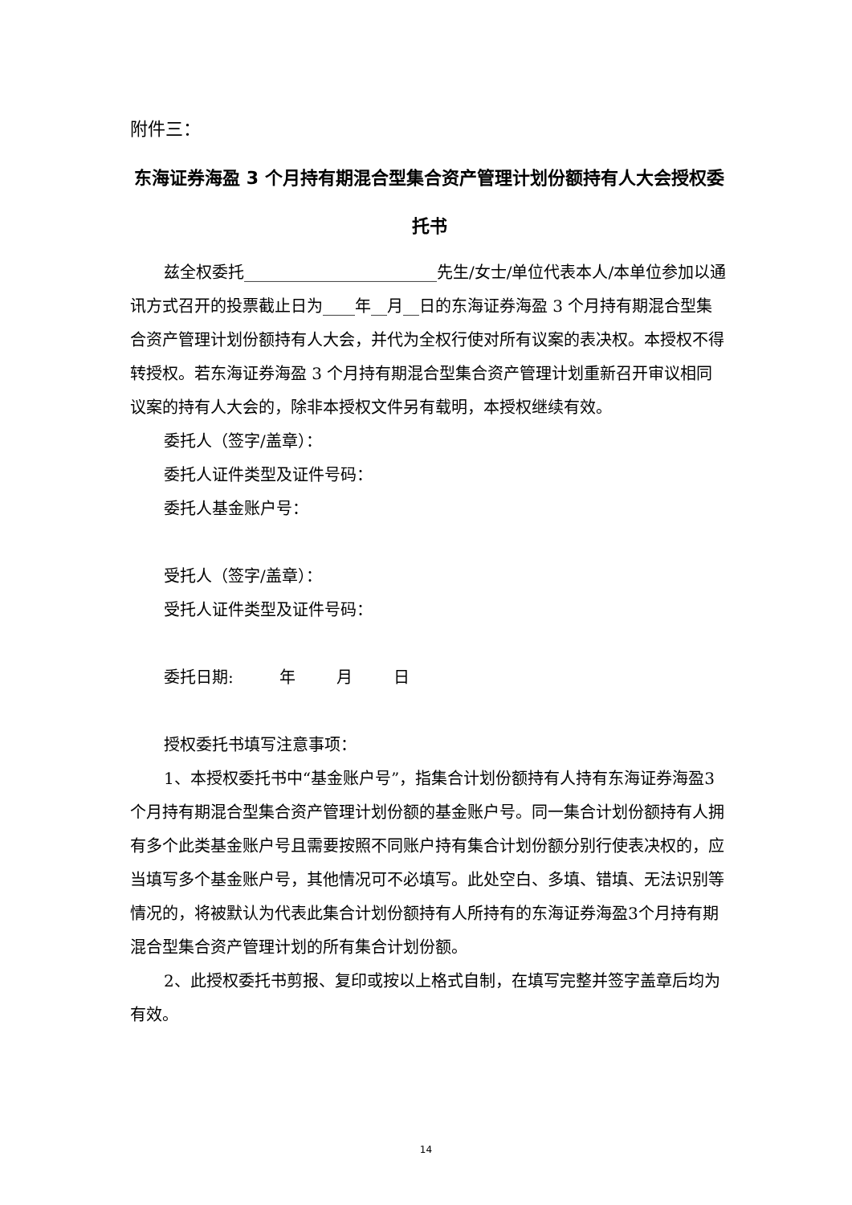附件三：
东海证券海盈 3 个月持有期混合型集合资产管理计划份额持有人大会授权委托书
兹全权委托________________________先生/女士/单位代表本人/本单位参加以通讯方式召开的投票截止日为____年__月__日的东海证券海盈 3 个月持有期混合型集合资产管理计划份额持有人大会，并代为全权行使对所有议案的表决权。本授权不得转授权。若东海证券海盈 3 个月持有期混合型集合资产管理计划重新召开审议相同议案的持有人大会的，除非本授权文件另有载明，本授权继续有效。
委托人（签字/盖章）：
委托人证件类型及证件号码：
委托人基金账户号：
受托人（签字/盖章）：
受托人证件类型及证件号码：
委托日期: 年 月 日
授权委托书填写注意事项：
1、本授权委托书中“基金账户号”，指集合计划份额持有人持有东海证券海盈3个月持有期混合型集合资产管理计划份额的基金账户号。同一集合计划份额持有人拥有多个此类基金账户号且需要按照不同账户持有集合计划份额分别行使表决权的，应当填写多个基金账户号，其他情况可不必填写。此处空白、多填、错填、无法识别等情况的，将被默认为代表此集合计划份额持有人所持有的东海证券海盈3个月持有期混合型集合资产管理计划的所有集合计划份额。
2、此授权委托书剪报、复印或按以上格式自制，在填写完整并签字盖章后均为有效。
14